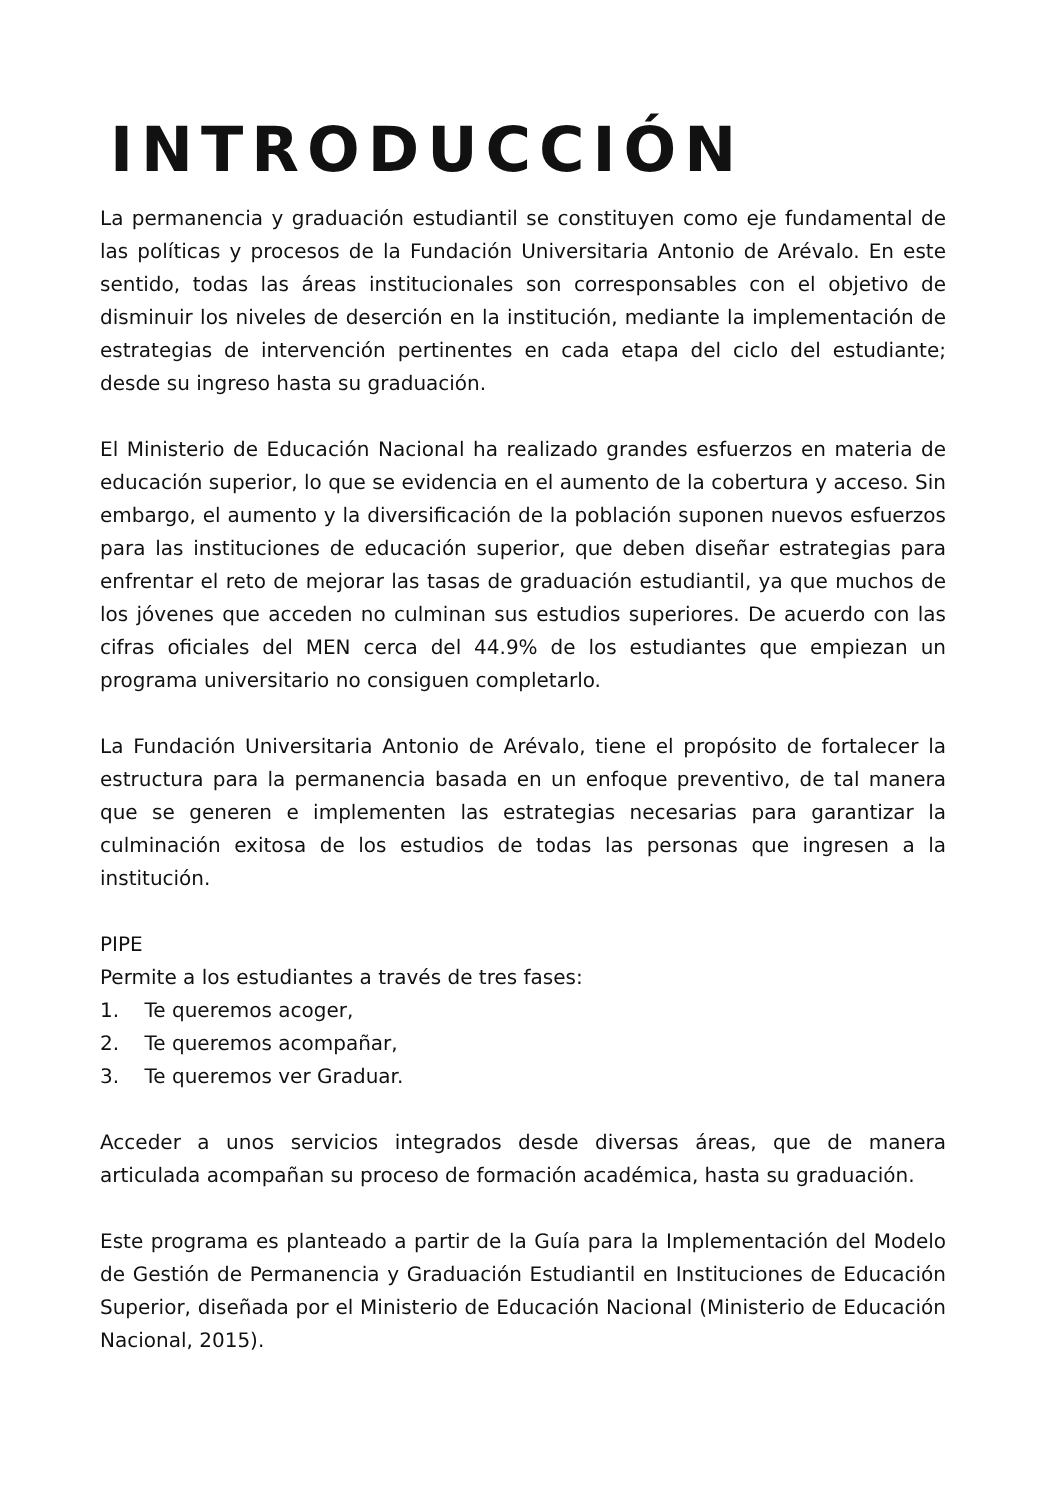INTRODUCCIÓN
La permanencia y graduación estudiantil se constituyen como eje fundamental de las políticas y procesos de la Fundación Universitaria Antonio de Arévalo. En este sentido, todas las áreas institucionales son corresponsables con el objetivo de disminuir los niveles de deserción en la institución, mediante la implementación de estrategias de intervención pertinentes en cada etapa del ciclo del estudiante; desde su ingreso hasta su graduación.
El Ministerio de Educación Nacional ha realizado grandes esfuerzos en materia de educación superior, lo que se evidencia en el aumento de la cobertura y acceso. Sin embargo, el aumento y la diversificación de la población suponen nuevos esfuerzos para las instituciones de educación superior, que deben diseñar estrategias para enfrentar el reto de mejorar las tasas de graduación estudiantil, ya que muchos de los jóvenes que acceden no culminan sus estudios superiores. De acuerdo con las cifras oficiales del MEN cerca del 44.9% de los estudiantes que empiezan un programa universitario no consiguen completarlo.
La Fundación Universitaria Antonio de Arévalo, tiene el propósito de fortalecer la estructura para la permanencia basada en un enfoque preventivo, de tal manera que se generen e implementen las estrategias necesarias para garantizar la culminación exitosa de los estudios de todas las personas que ingresen a la institución.
PIPE
Permite a los estudiantes a través de tres fases:
1. Te queremos acoger,
2. Te queremos acompañar,
3. Te queremos ver Graduar.
Acceder a unos servicios integrados desde diversas áreas, que de manera articulada acompañan su proceso de formación académica, hasta su graduación.
Este programa es planteado a partir de la Guía para la Implementación del Modelo de Gestión de Permanencia y Graduación Estudiantil en Instituciones de Educación Superior, diseñada por el Ministerio de Educación Nacional (Ministerio de Educación Nacional, 2015).